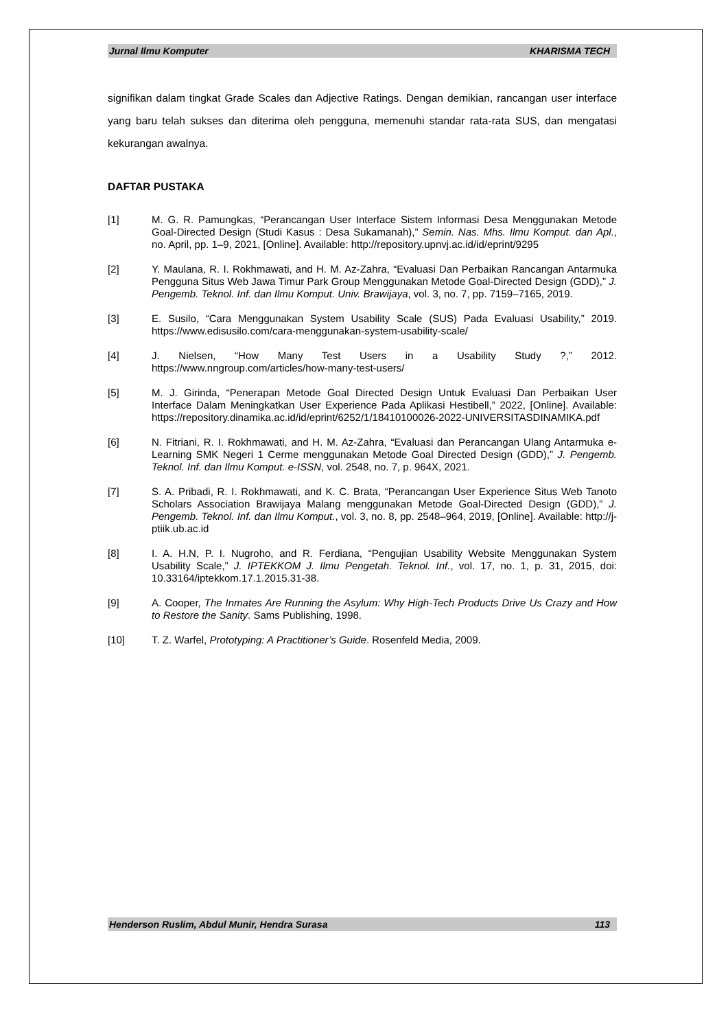Jurnal Ilmu Komputer KHARISMA TECH
signifikan dalam tingkat Grade Scales dan Adjective Ratings. Dengan demikian, rancangan user interface yang baru telah sukses dan diterima oleh pengguna, memenuhi standar rata-rata SUS, dan mengatasi kekurangan awalnya.
DAFTAR PUSTAKA
[1] M. G. R. Pamungkas, “Perancangan User Interface Sistem Informasi Desa Menggunakan Metode Goal-Directed Design (Studi Kasus : Desa Sukamanah),” Semin. Nas. Mhs. Ilmu Komput. dan Apl., no. April, pp. 1–9, 2021, [Online]. Available: http://repository.upnvj.ac.id/id/eprint/9295
[2] Y. Maulana, R. I. Rokhmawati, and H. M. Az-Zahra, “Evaluasi Dan Perbaikan Rancangan Antarmuka Pengguna Situs Web Jawa Timur Park Group Menggunakan Metode Goal-Directed Design (GDD),” J. Pengemb. Teknol. Inf. dan Ilmu Komput. Univ. Brawijaya, vol. 3, no. 7, pp. 7159–7165, 2019.
[3] E. Susilo, “Cara Menggunakan System Usability Scale (SUS) Pada Evaluasi Usability,” 2019. https://www.edisusilo.com/cara-menggunakan-system-usability-scale/
[4] J. Nielsen, “How Many Test Users in a Usability Study ?,” 2012. https://www.nngroup.com/articles/how-many-test-users/
[5] M. J. Girinda, “Penerapan Metode Goal Directed Design Untuk Evaluasi Dan Perbaikan User Interface Dalam Meningkatkan User Experience Pada Aplikasi Hestibell,” 2022, [Online]. Available: https://repository.dinamika.ac.id/id/eprint/6252/1/18410100026-2022-UNIVERSITASDINAMIKA.pdf
[6] N. Fitriani, R. I. Rokhmawati, and H. M. Az-Zahra, “Evaluasi dan Perancangan Ulang Antarmuka e-Learning SMK Negeri 1 Cerme menggunakan Metode Goal Directed Design (GDD),” J. Pengemb. Teknol. Inf. dan Ilmu Komput. e-ISSN, vol. 2548, no. 7, p. 964X, 2021.
[7] S. A. Pribadi, R. I. Rokhmawati, and K. C. Brata, “Perancangan User Experience Situs Web Tanoto Scholars Association Brawijaya Malang menggunakan Metode Goal-Directed Design (GDD),” J. Pengemb. Teknol. Inf. dan Ilmu Komput., vol. 3, no. 8, pp. 2548–964, 2019, [Online]. Available: http://j-ptiik.ub.ac.id
[8] I. A. H.N, P. I. Nugroho, and R. Ferdiana, “Pengujian Usability Website Menggunakan System Usability Scale,” J. IPTEKKOM J. Ilmu Pengetah. Teknol. Inf., vol. 17, no. 1, p. 31, 2015, doi: 10.33164/iptekkom.17.1.2015.31-38.
[9] A. Cooper, The Inmates Are Running the Asylum: Why High-Tech Products Drive Us Crazy and How to Restore the Sanity. Sams Publishing, 1998.
[10] T. Z. Warfel, Prototyping: A Practitioner’s Guide. Rosenfeld Media, 2009.
Henderson Ruslim, Abdul Munir, Hendra Surasa 113